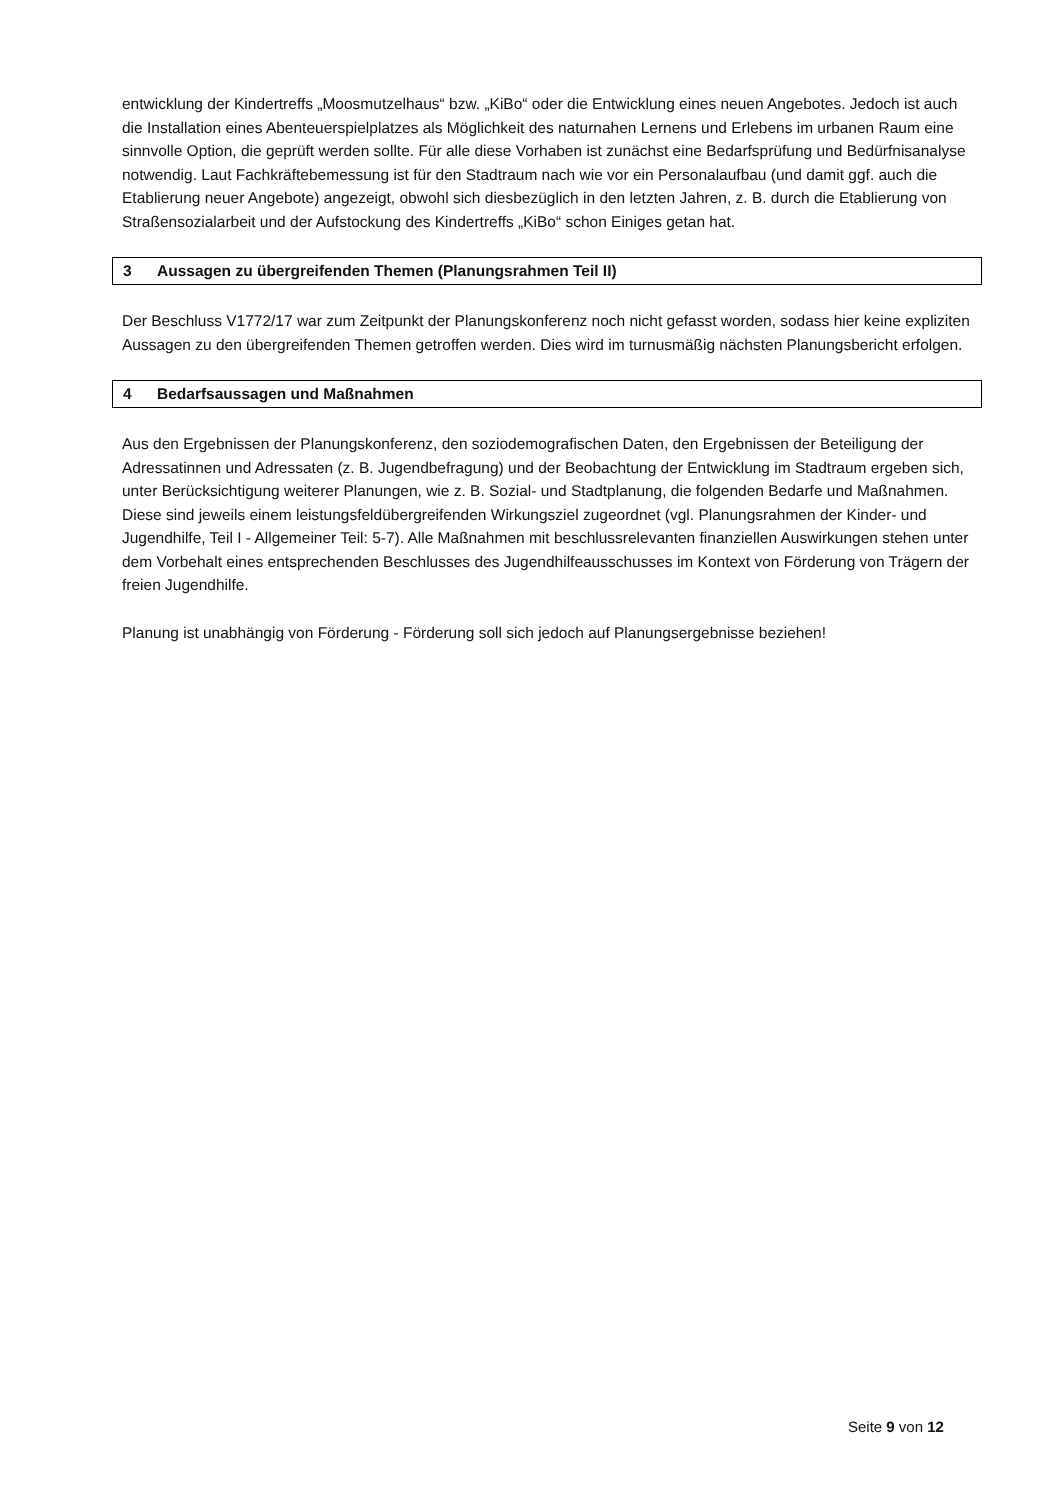entwicklung der Kindertreffs „Moosmutzelhaus“ bzw. „KiBo“ oder die Entwicklung eines neuen Angebotes. Jedoch ist auch die Installation eines Abenteuerspielplatzes als Möglichkeit des naturnahen Lernens und Erlebens im urbanen Raum eine sinnvolle Option, die geprüft werden sollte. Für alle diese Vorhaben ist zunächst eine Bedarfsprüfung und Bedürfnisanalyse notwendig. Laut Fachkräftebemessung ist für den Stadtraum nach wie vor ein Personalaufbau (und damit ggf. auch die Etablierung neuer Angebote) angezeigt, obwohl sich diesbezüglich in den letzten Jahren, z. B. durch die Etablierung von Straßensozialarbeit und der Aufstockung des Kindertreffs „KiBo“ schon Einiges getan hat.
3 Aussagen zu übergreifenden Themen (Planungsrahmen Teil II)
Der Beschluss V1772/17 war zum Zeitpunkt der Planungskonferenz noch nicht gefasst worden, sodass hier keine expliziten Aussagen zu den übergreifenden Themen getroffen werden. Dies wird im turnusmäßig nächsten Planungsbericht erfolgen.
4 Bedarfsaussagen und Maßnahmen
Aus den Ergebnissen der Planungskonferenz, den soziodemografischen Daten, den Ergebnissen der Beteiligung der Adressatinnen und Adressaten (z. B. Jugendbefragung) und der Beobachtung der Entwicklung im Stadtraum ergeben sich, unter Berücksichtigung weiterer Planungen, wie z. B. Sozial- und Stadtplanung, die folgenden Bedarfe und Maßnahmen. Diese sind jeweils einem leistungsfeldübergreifenden Wirkungsziel zugeordnet (vgl. Planungsrahmen der Kinder- und Jugendhilfe, Teil I - Allgemeiner Teil: 5-7). Alle Maßnahmen mit beschlussrelevanten finanziellen Auswirkungen stehen unter dem Vorbehalt eines entsprechenden Beschlusses des Jugendhilfeausschusses im Kontext von Förderung von Trägern der freien Jugendhilfe.
Planung ist unabhängig von Förderung - Förderung soll sich jedoch auf Planungsergebnisse beziehen!
Seite 9 von 12